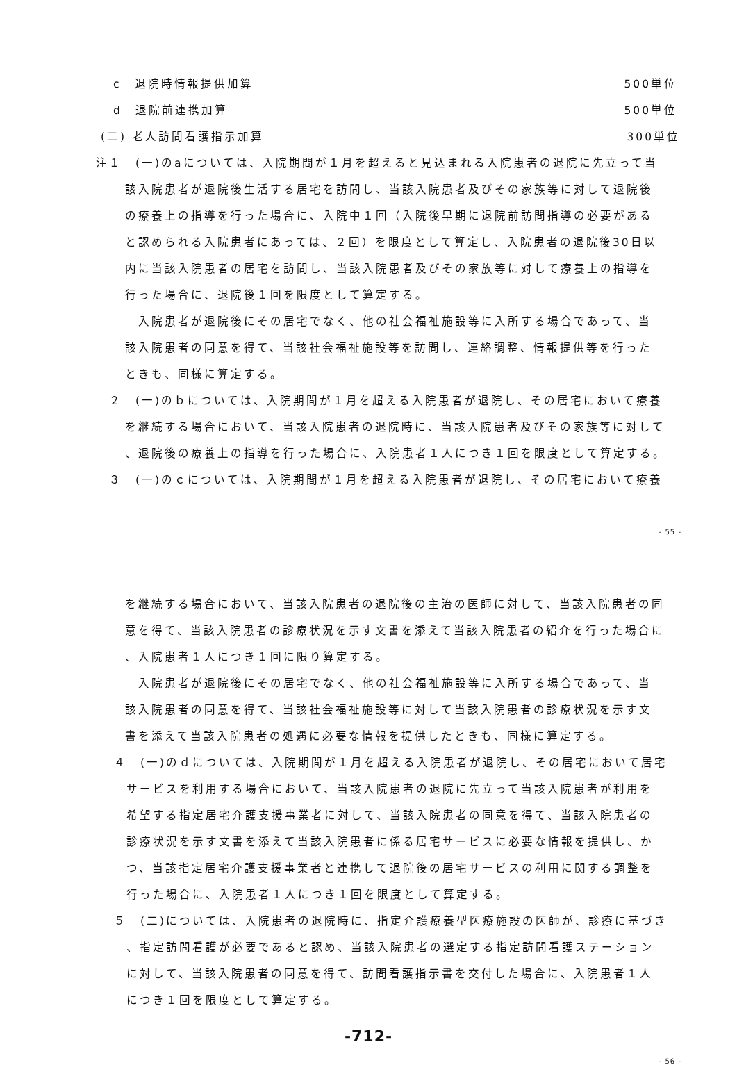c　退院時情報提供加算 500単位
d　退院前連携加算 500単位
(二) 老人訪問看護指示加算 300単位
注１　(一)のaについては、入院期間が１月を超えると見込まれる入院患者の退院に先立って当
該入院患者が退院後生活する居宅を訪問し、当該入院患者及びその家族等に対して退院後
の療養上の指導を行った場合に、入院中１回（入院後早期に退院前訪問指導の必要がある
と認められる入院患者にあっては、２回）を限度として算定し、入院患者の退院後30日以
内に当該入院患者の居宅を訪問し、当該入院患者及びその家族等に対して療養上の指導を
行った場合に、退院後１回を限度として算定する。
　入院患者が退院後にその居宅でなく、他の社会福祉施設等に入所する場合であって、当
該入院患者の同意を得て、当該社会福祉施設等を訪問し、連絡調整、情報提供等を行った
ときも、同様に算定する。
　２　(一)のｂについては、入院期間が１月を超える入院患者が退院し、その居宅において療養
を継続する場合において、当該入院患者の退院時に、当該入院患者及びその家族等に対して
、退院後の療養上の指導を行った場合に、入院患者１人につき１回を限度として算定する。
　３　(一)のｃについては、入院期間が１月を超える入院患者が退院し、その居宅において療養
- 55 -
を継続する場合において、当該入院患者の退院後の主治の医師に対して、当該入院患者の同
意を得て、当該入院患者の診療状況を示す文書を添えて当該入院患者の紹介を行った場合に
、入院患者１人につき１回に限り算定する。
　入院患者が退院後にその居宅でなく、他の社会福祉施設等に入所する場合であって、当
該入院患者の同意を得て、当該社会福祉施設等に対して当該入院患者の診療状況を示す文
書を添えて当該入院患者の処遇に必要な情報を提供したときも、同様に算定する。
４　(一)のｄについては、入院期間が１月を超える入院患者が退院し、その居宅において居宅
サービスを利用する場合において、当該入院患者の退院に先立って当該入院患者が利用を
希望する指定居宅介護支援事業者に対して、当該入院患者の同意を得て、当該入院患者の
診療状況を示す文書を添えて当該入院患者に係る居宅サービスに必要な情報を提供し、か
つ、当該指定居宅介護支援事業者と連携して退院後の居宅サービスの利用に関する調整を
行った場合に、入院患者１人につき１回を限度として算定する。
５　(二)については、入院患者の退院時に、指定介護療養型医療施設の医師が、診療に基づき
、指定訪問看護が必要であると認め、当該入院患者の選定する指定訪問看護ステーション
に対して、当該入院患者の同意を得て、訪問看護指示書を交付した場合に、入院患者１人
につき１回を限度として算定する。
-712-
- 56 -